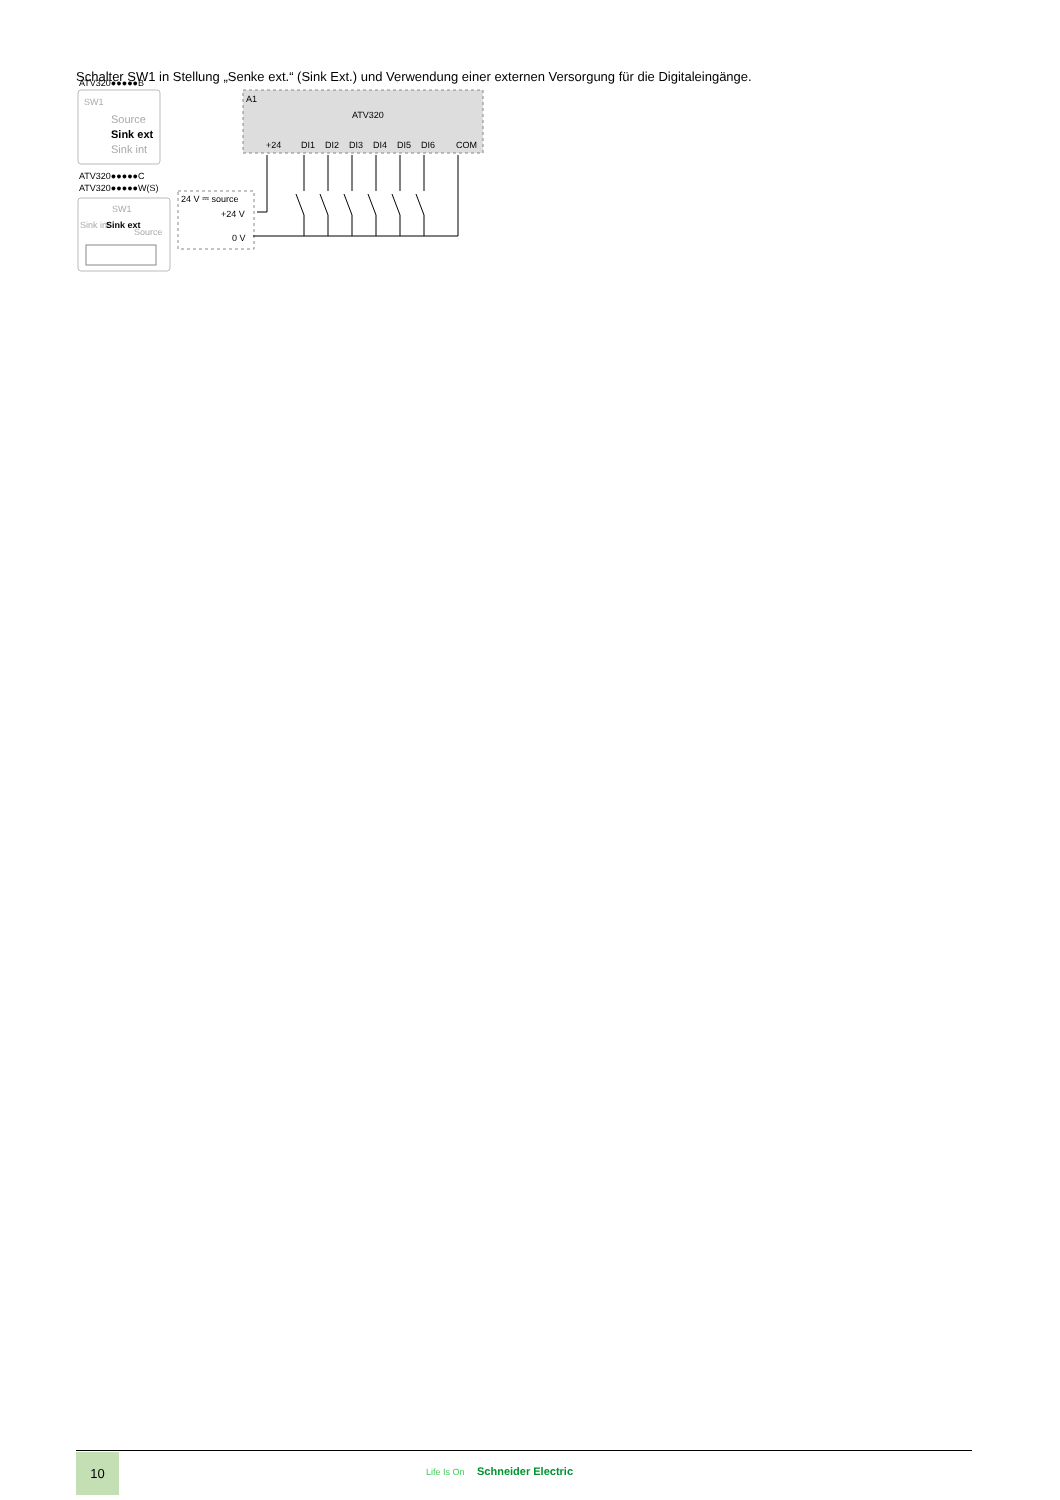Schalter SW1 in Stellung „Senke ext.“ (Sink Ext.) und Verwendung einer externen Versorgung für die Digitaleingänge.
ATV320●●●●●B
SW1
Source
Sink ext
Sink int
ATV320●●●●●C
ATV320●●●●●W(S)
SW1
Sink int
Sink ext
Source
A1
ATV320
+24
DI1
DI2
DI3
DI4
DI5
DI6
COM
24 V ⎓ source
+24 V
0 V
10
Life Is On Schneider Electric